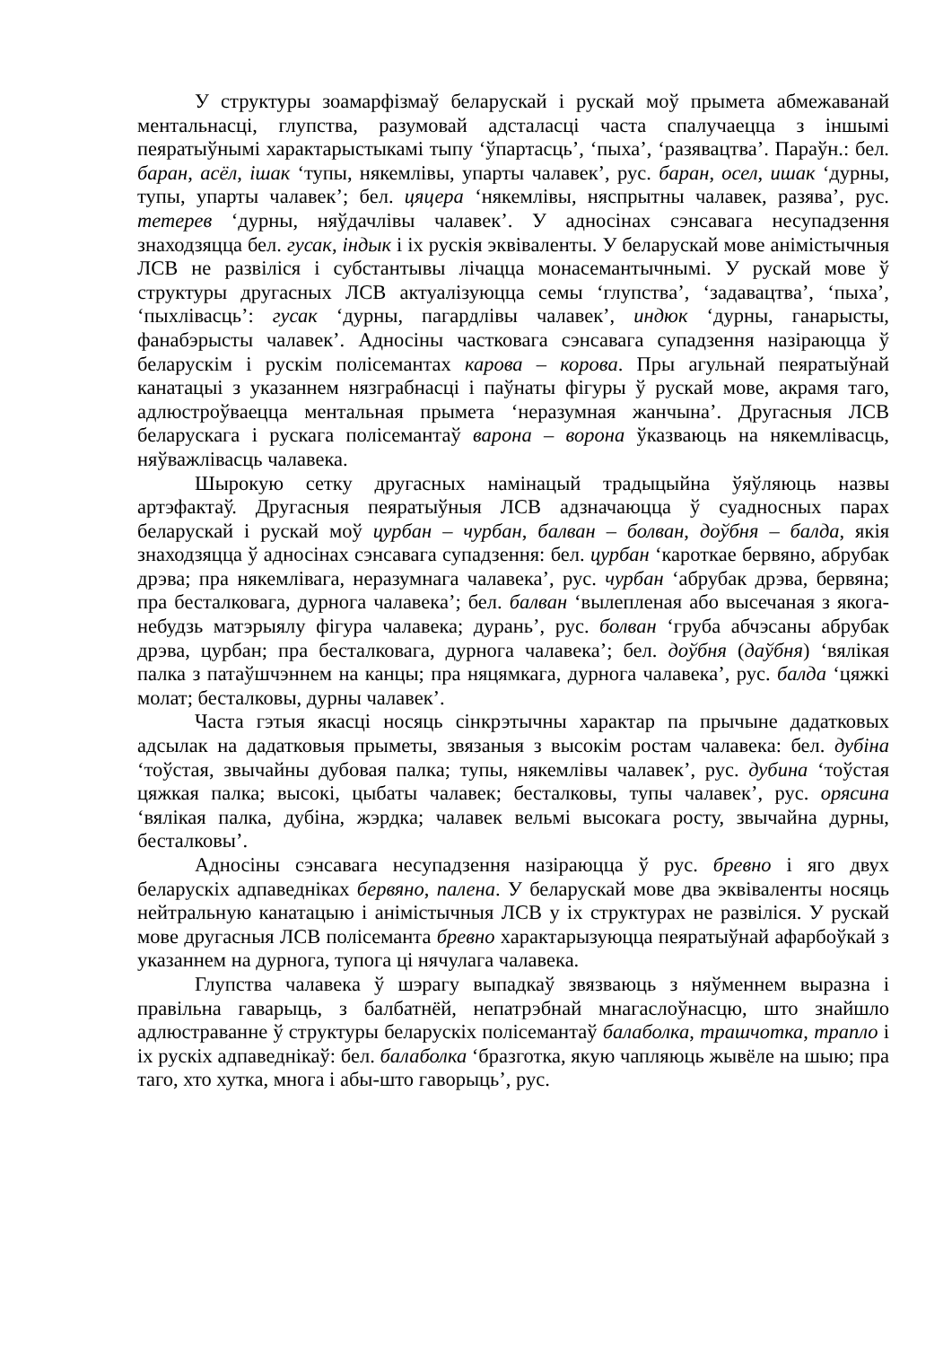У структуры зоамарфізмаў беларускай і рускай моў прымета абмежаванай ментальнасці, глупства, разумовай адсталасці часта спалучаецца з іншымі пеяратыўнымі характарыстыкамі тыпу ‘ўпартасць’, ‘пыха’, ‘разявацтва’. Параўн.: бел. баран, асёл, ішак ‘тупы, някемлівы, упарты чалавек’, рус. баран, осел, ишак ‘дурны, тупы, упарты чалавек’; бел. цяцера ‘някемлівы, няспрытны чалавек, разява’, рус. тетерев ‘дурны, няўдачлівы чалавек’. У адносінах сэнсавага несупадзення знаходзяцца бел. гусак, індык і іх рускія эквіваленты. У беларускай мове анімістычныя ЛСВ не развіліся і субстантывы лічацца монасемантычнымі. У рускай мове ў структуры другасных ЛСВ актуалізуюцца семы ‘глупства’, ‘задавацтва’, ‘пыха’, ‘пыхлівасць’: гусак ‘дурны, пагардлівы чалавек’, индюк ‘дурны, ганарысты, фанабэрысты чалавек’. Адносіны частковага сэнсавага супадзення назіраюцца ў беларускім і рускім полісемантах карова – корова. Пры агульнай пеяратыўнай канатацыі з указаннем нязграбнасці і паўнаты фігуры ў рускай мове, акрамя таго, адлюстроўваецца ментальная прымета ‘неразумная жанчына’. Другасныя ЛСВ беларускага і рускага полісемантаў варона – ворона ўказваюць на някемлівасць, няўважлівасць чалавека.
Шырокую сетку другасных намінацый традыцыйна ўяўляюць назвы артэфактаў. Другасныя пеяратыўныя ЛСВ адзначаюцца ў суадносных парах беларускай і рускай моў цурбан – чурбан, балван – болван, доўбня – балда, якія знаходзяцца ў адносінах сэнсавага супадзення: бел. цурбан ‘кароткае бервяно, абрубак дрэва; пра някемлівага, неразумнага чалавека’, рус. чурбан ‘абрубак дрэва, бервяна; пра бесталковага, дурнога чалавека’; бел. балван ‘вылепленая або высечаная з якога-небудзь матэрыялу фігура чалавека; дурань’, рус. болван ‘груба абчэсаны абрубак дрэва, цурбан; пра бесталковага, дурнога чалавека’; бел. доўбня (даўбня) ‘вялікая палка з патаўшчэннем на канцы; пра няцямкага, дурнога чалавека’, рус. балда ‘цяжкі молат; бесталковы, дурны чалавек’.
Часта гэтыя якасці носяць сінкрэтычны характар па прычыне дадатковых адсылак на дадатковыя прыметы, звязаныя з высокім ростам чалавека: бел. дубіна ‘тоўстая, звычайны дубовая палка; тупы, някемлівы чалавек’, рус. дубина ‘тоўстая цяжкая палка; высокі, цыбаты чалавек; бесталковы, тупы чалавек’, рус. орясина ‘вялікая палка, дубіна, жэрдка; чалавек вельмі высокага росту, звычайна дурны, бесталковы’.
Адносіны сэнсавага несупадзення назіраюцца ў рус. бревно і яго двух беларускіх адпаведніках бервяно, палена. У беларускай мове два эквіваленты носяць нейтральную канатацыю і анімістычныя ЛСВ у іх структурах не развіліся. У рускай мове другасныя ЛСВ полісеманта бревно характарызуюцца пеяратыўнай афарбоўкай з указаннем на дурнога, тупога ці нячулага чалавека.
Глупства чалавека ў шэрагу выпадкаў звязваюць з няўменнем выразна і правільна гаварыць, з балбатнёй, непатрэбнай мнагаслоўнасцю, што знайшло адлюстраванне ў структуры беларускіх полісемантаў балаболка, трашчотка, трапло і іх рускіх адпаведнікаў: бел. балаболка ‘бразготка, якую чапляюць жывёле на шыю; пра таго, хто хутка, многа і абы-што гаворыць’, рус.